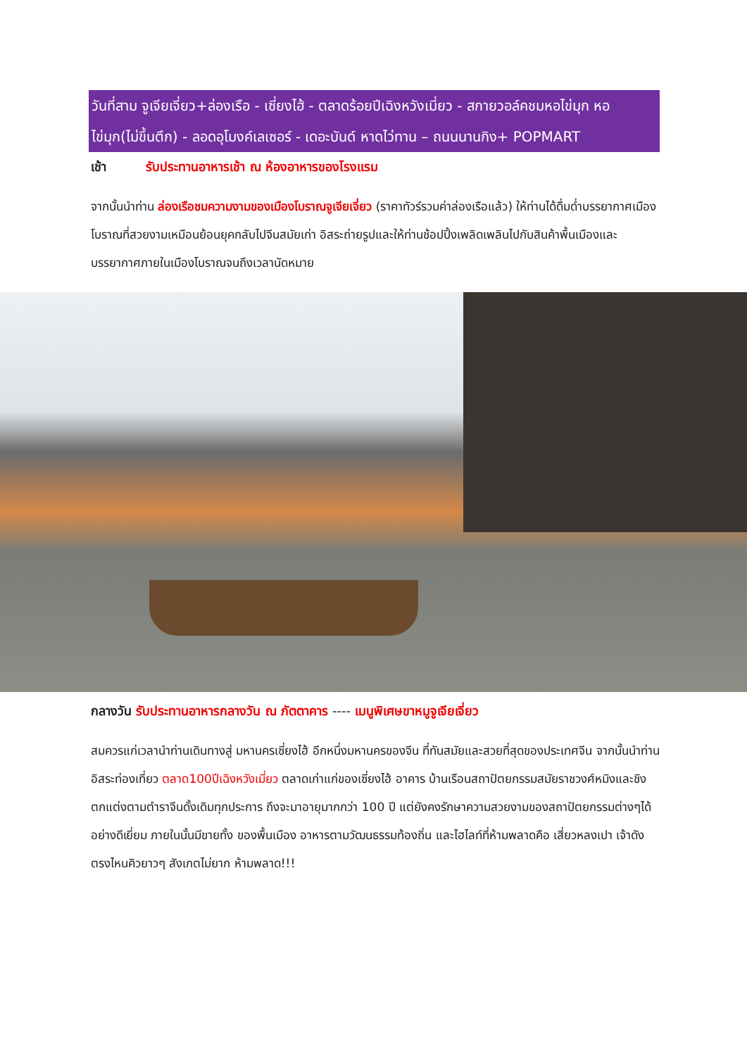วันที่สาม จูเจียเจี่ยว+ล่องเรือ - เซี่ยงไฮ้ - ตลาดร้อยปีเฉิงหวังเมี่ยว - สกายวอล์คชมหอไข่มุก หอไข่มุก(ไม่ขึ้นตึก) - ลอดอุโมงค์เลเซอร์ - เดอะบันด์ หาดไว่ทาน – ถนนนานกิง+ POPMART
เช้า รับประทานอาหารเช้า ณ ห้องอาหารของโรงแรม
จากนั้นนำท่าน ล่องเรือชมความงามของเมืองโบราณจูเจียเจี่ยว (ราคาทัวร์รวมค่าล่องเรือแล้ว) ให้ท่านได้ดื่มด่ำบรรยากาศเมืองโบราณที่สวยงามเหมือนย้อนยุคกลับไปจีนสมัยเก่า อิสระถ่ายรูปและให้ท่านช้อปปิ้งเพลิดเพลินไปกับสินค้าพื้นเมืองและบรรยากาศภายในเมืองโบราณจนถึงเวลานัดหมาย
กลางวัน รับประทานอาหารกลางวัน ณ ภัตตาคาร ---- เมนูพิเศษขาหมูจูเจียเจี่ยว
สมควรแก่เวลานำท่านเดินทางสู่ มหานครเซี่ยงไฮ้ อีกหนึ่งมหานครของจีน ที่ทันสมัยและสวยที่สุดของประเทศจีน จากนั้นนำท่านอิสระท่องเที่ยว ตลาด100ปีเฉิงหวังเมี่ยว ตลาดเก่าแก่ของเซี่ยงไฮ้ อาคาร บ้านเรือนสถาปัตยกรรมสมัยราชวงศ์หมิงและชิง ตกแต่งตามตำราจีนดั้งเดิมทุกประการ ถึงจะมาอายุมากกว่า 100 ปี แต่ยังคงรักษาความสวยงามของสถาปัตยกรรมต่างๆได้อย่างดีเยี่ยม ภายในนั้นมีขายทั้ง ของพื้นเมือง อาหารตามวัฒนธรรมท้องถิ่น และไฮไลท์ที่ห้ามพลาดคือ เสี่ยวหลงเปา เจ้าดัง ตรงไหนคิวยาวๆ สังเกตไม่ยาก ห้ามพลาด!!!